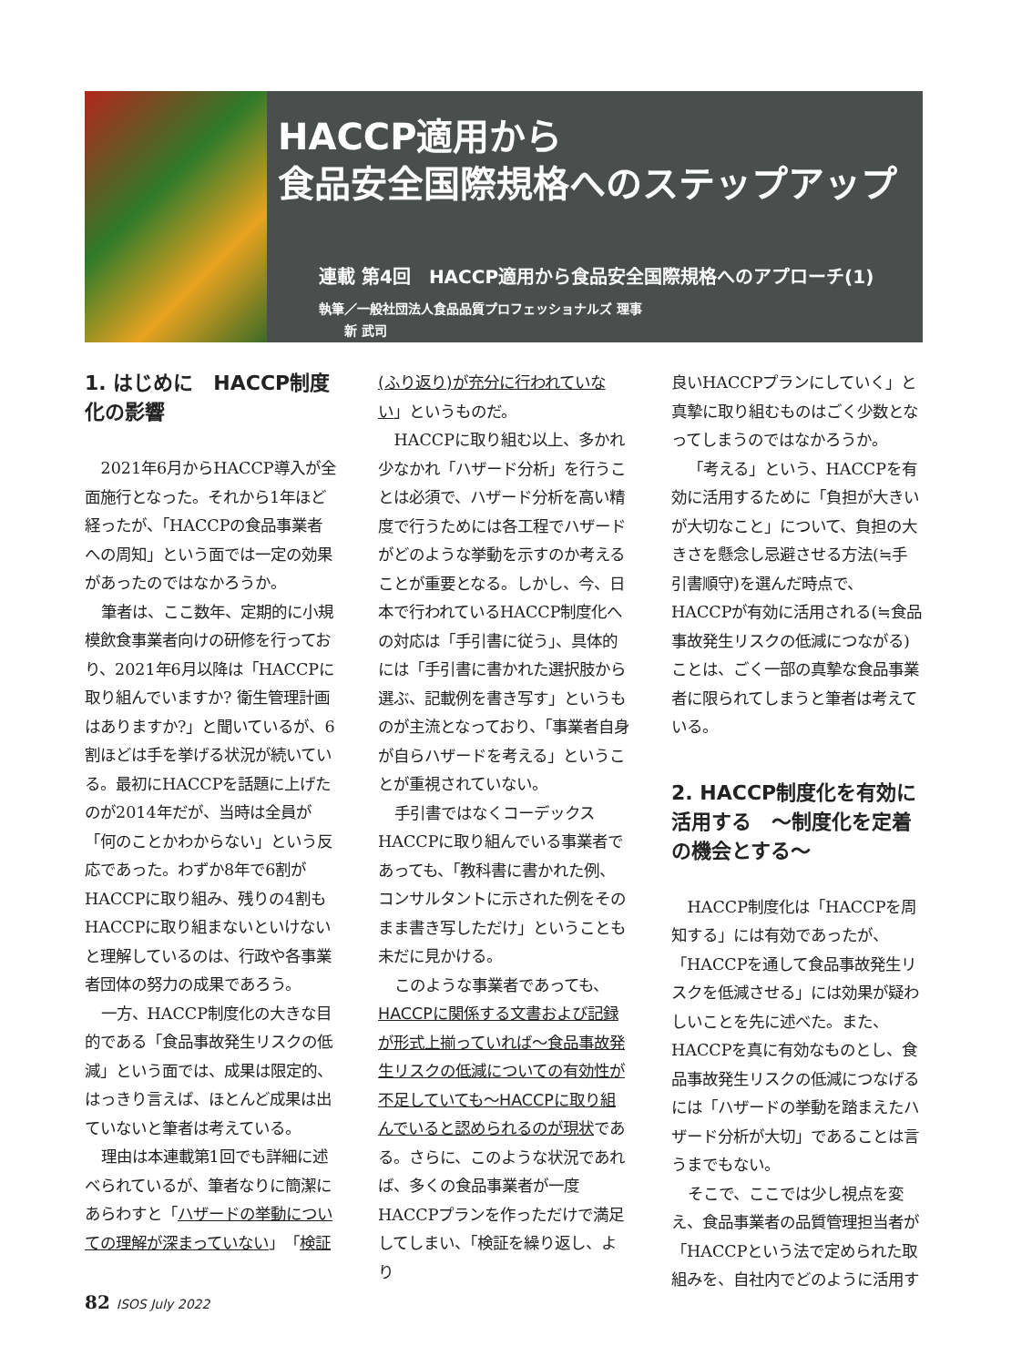HACCP適用から
食品安全国際規格へのステップアップ
連載 第4回　HACCP適用から食品安全国際規格へのアプローチ(1)
執筆／一般社団法人食品品質プロフェッショナルズ 理事
　　新 武司
1. はじめに　HACCP制度化の影響
2021年6月からHACCP導入が全面施行となった。それから1年ほど経ったが、「HACCPの食品事業者への周知」という面では一定の効果があったのではなかろうか。
筆者は、ここ数年、定期的に小規模飲食事業者向けの研修を行っており、2021年6月以降は「HACCPに取り組んでいますか? 衛生管理計画はありますか?」と聞いているが、6割ほどは手を挙げる状況が続いている。最初にHACCPを話題に上げたのが2014年だが、当時は全員が「何のことかわからない」という反応であった。わずか8年で6割がHACCPに取り組み、残りの4割もHACCPに取り組まないといけないと理解しているのは、行政や各事業者団体の努力の成果であろう。
一方、HACCP制度化の大きな目的である「食品事故発生リスクの低減」という面では、成果は限定的、はっきり言えば、ほとんど成果は出ていないと筆者は考えている。
理由は本連載第1回でも詳細に述べられているが、筆者なりに簡潔にあらわすと「ハザードの挙動についての理解が深まっていない」「検証
(ふり返り)が充分に行われていない」というものだ。
HACCPに取り組む以上、多かれ少なかれ「ハザード分析」を行うことは必須で、ハザード分析を高い精度で行うためには各工程でハザードがどのような挙動を示すのか考えることが重要となる。しかし、今、日本で行われているHACCP制度化への対応は「手引書に従う」、具体的には「手引書に書かれた選択肢から選ぶ、記載例を書き写す」というものが主流となっており、「事業者自身が自らハザードを考える」ということが重視されていない。
手引書ではなくコーデックスHACCPに取り組んでいる事業者であっても、「教科書に書かれた例、コンサルタントに示された例をそのまま書き写しただけ」ということも未だに見かける。
このような事業者であっても、HACCPに関係する文書および記録が形式上揃っていれば～食品事故発生リスクの低減についての有効性が不足していても～HACCPに取り組んでいると認められるのが現状である。さらに、このような状況であれば、多くの食品事業者が一度HACCPプランを作っただけで満足してしまい、「検証を繰り返し、より
良いHACCPプランにしていく」と真摯に取り組むものはごく少数となってしまうのではなかろうか。
「考える」という、HACCPを有効に活用するために「負担が大きいが大切なこと」について、負担の大きさを懸念し忌避させる方法(≒手引書順守)を選んだ時点で、HACCPが有効に活用される(≒食品事故発生リスクの低減につながる)ことは、ごく一部の真摯な食品事業者に限られてしまうと筆者は考えている。
2. HACCP制度化を有効に活用する　～制度化を定着の機会とする～
HACCP制度化は「HACCPを周知する」には有効であったが、「HACCPを通して食品事故発生リスクを低減させる」には効果が疑わしいことを先に述べた。また、HACCPを真に有効なものとし、食品事故発生リスクの低減につなげるには「ハザードの挙動を踏まえたハザード分析が大切」であることは言うまでもない。
そこで、ここでは少し視点を変え、食品事業者の品質管理担当者が「HACCPという法で定められた取組みを、自社内でどのように活用す
82 ISOS July 2022